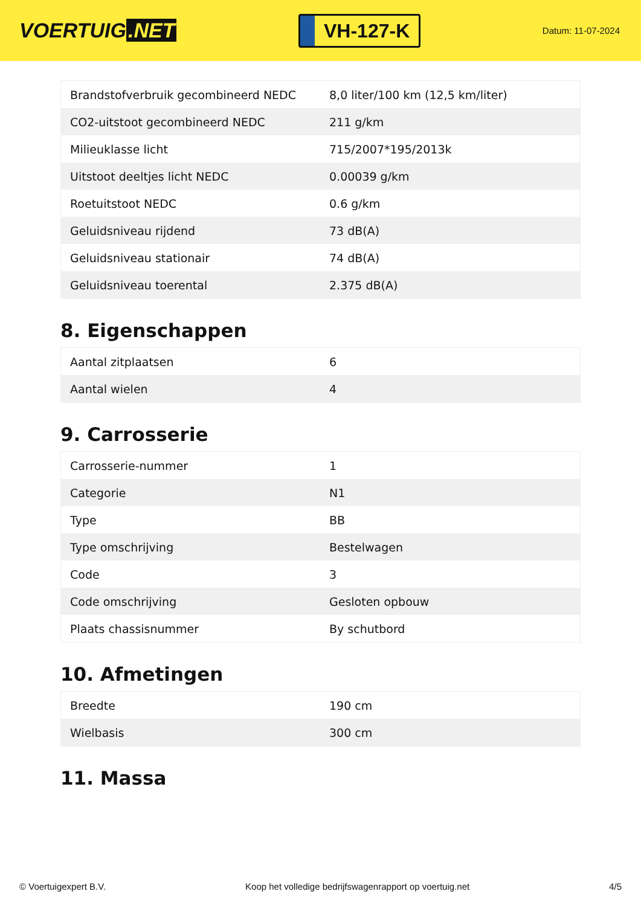VOERTUIG.NET
VH-127-K
Datum: 11-07-2024
| Brandstofverbruik gecombineerd NEDC | 8,0 liter/100 km (12,5 km/liter) |
| CO2-uitstoot gecombineerd NEDC | 211 g/km |
| Milieuklasse licht | 715/2007*195/2013k |
| Uitstoot deeltjes licht NEDC | 0.00039 g/km |
| Roetuitstoot NEDC | 0.6 g/km |
| Geluidsniveau rijdend | 73 dB(A) |
| Geluidsniveau stationair | 74 dB(A) |
| Geluidsniveau toerental | 2.375 dB(A) |
8. Eigenschappen
| Aantal zitplaatsen | 6 |
| Aantal wielen | 4 |
9. Carrosserie
| Carrosserie-nummer | 1 |
| Categorie | N1 |
| Type | BB |
| Type omschrijving | Bestelwagen |
| Code | 3 |
| Code omschrijving | Gesloten opbouw |
| Plaats chassisnummer | By schutbord |
10. Afmetingen
| Breedte | 190 cm |
| Wielbasis | 300 cm |
11. Massa
© Voertuigexpert B.V. Koop het volledige bedrijfswagenrapport op voertuig.net 4/5